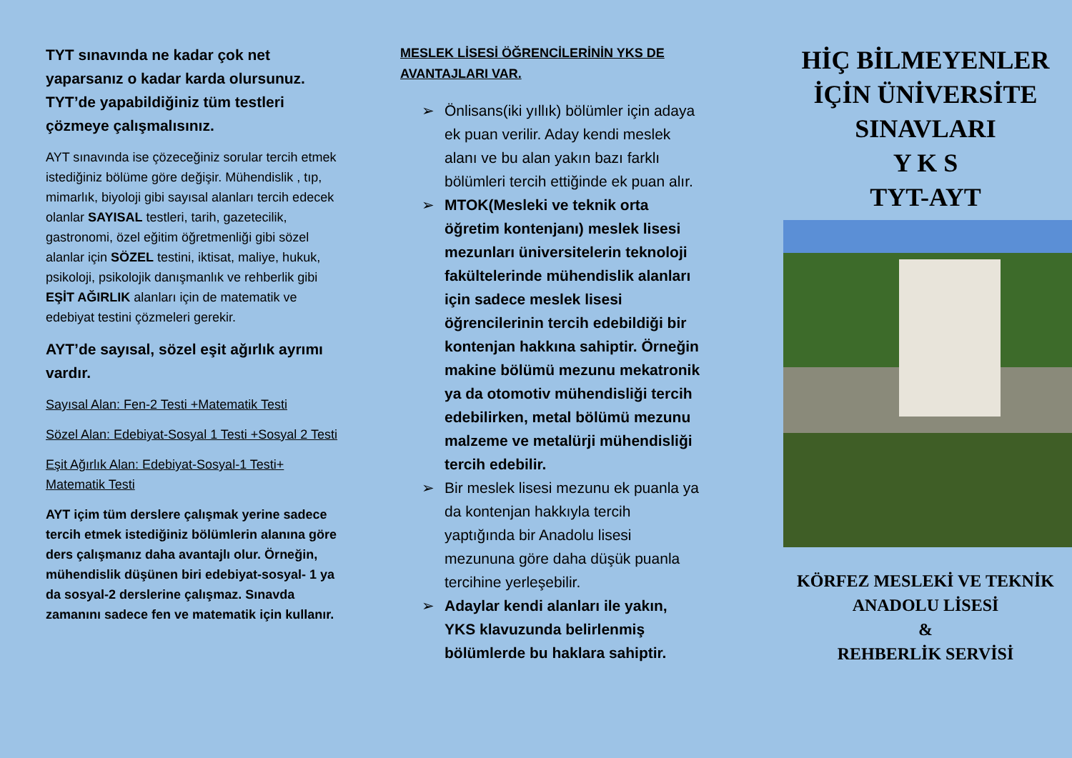TYT sınavında ne kadar çok net yaparsanız o kadar karda olursunuz. TYT’de yapabildiğiniz tüm testleri çözmeye çalışmalısınız.
AYT sınavında ise çözeceğiniz sorular tercih etmek istediğiniz bölüme göre değişir. Mühendislik , tıp, mimarlık, biyoloji gibi sayısal alanları tercih edecek olanlar SAYISAL testleri, tarih, gazetecilik, gastronomi, özel eğitim öğretmenliği gibi sözel alanlar için SÖZEL testini, iktisat, maliye, hukuk, psikoloji, psikolojik danışmanlık ve rehberlik gibi EŞİT AĞIRLIK alanları için de matematik ve edebiyat testini çözmeleri gerekir.
AYT’de sayısal, sözel eşit ağırlık ayrımı vardır.
Sayısal Alan: Fen-2 Testi +Matematik Testi
Sözel Alan: Edebiyat-Sosyal 1 Testi +Sosyal 2 Testi
Eşit Ağırlık Alan: Edebiyat-Sosyal-1 Testi+ Matematik Testi
AYT içim tüm derslere çalışmak yerine sadece tercih etmek istediğiniz bölümlerin alanına göre ders çalışmanız daha avantajlı olur. Örneğin, mühendislik düşünen biri edebiyat-sosyal- 1 ya da sosyal-2 derslerine çalışmaz. Sınavda zamanını sadece fen ve matematik için kullanır.
MESLEK LİSESİ ÖĞRENCİLERİNİN YKS DE AVANTAJLARI VAR.
➢ Önlisans(iki yıllık) bölümler için adaya ek puan verilir. Aday kendi meslek alanı ve bu alan yakın bazı farklı bölümleri tercih ettiğinde ek puan alır.
➢ MTOK(Mesleki ve teknik orta öğretim kontenjanı) meslek lisesi mezunları üniversitelerin teknoloji fakültelerinde mühendislik alanları için sadece meslek lisesi öğrencilerinin tercih edebildiği bir kontenjan hakkına sahiptir. Örneğin makine bölümü mezunu mekatronik ya da otomotiv mühendisliği tercih edebilirken, metal bölümü mezunu malzeme ve metalürji mühendisliği tercih edebilir.
➢ Bir meslek lisesi mezunu ek puanla ya da kontenjan hakkıyla tercih yaptığında bir Anadolu lisesi mezununa göre daha düşük puanla tercihine yerleşebilir.
➢ Adaylar kendi alanları ile yakın, YKS klavuzunda belirlenmiş bölümlerde bu haklara sahiptir.
HİÇ BİLMEYENLER İÇİN ÜNİVERSİTE SINAVLARI
Y K S
TYT-AYT
KÖRFEZ MESLEKİ VE TEKNİK ANADOLU LİSESİ
&
REHBERLİK SERVİSİ